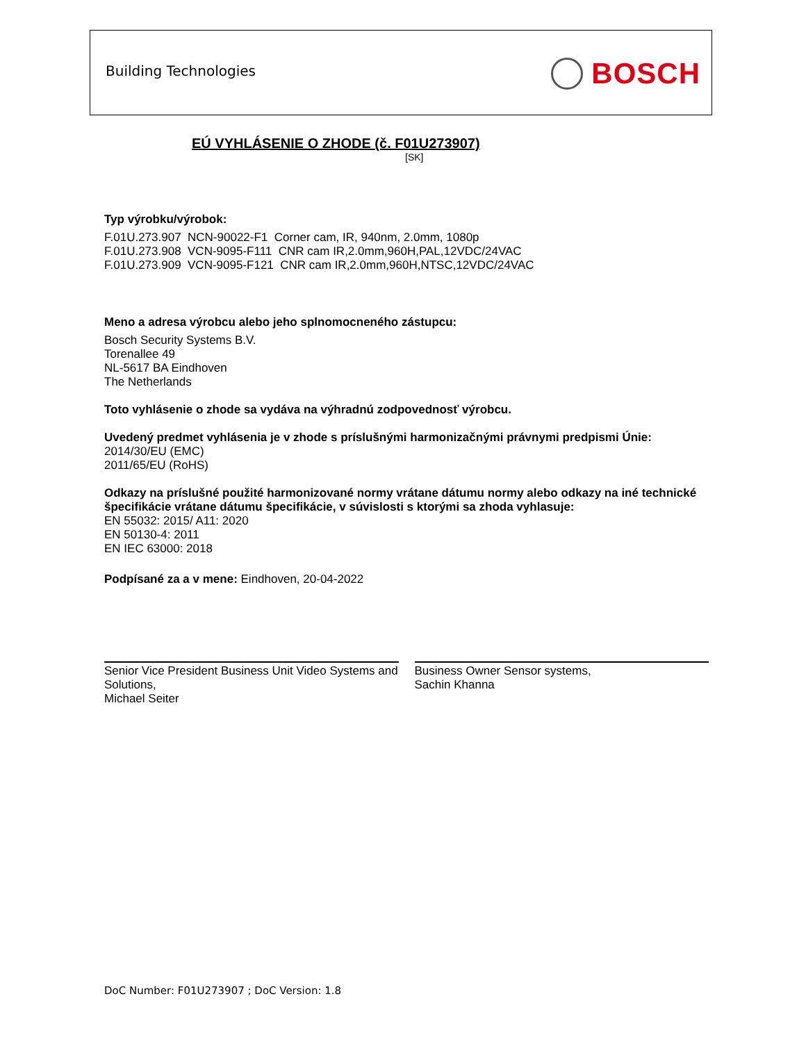Building Technologies BOSCH
EÚ VYHLÁSENIE O ZHODE (č. F01U273907)
[SK]
Typ výrobku/výrobok:
F.01U.273.907 NCN-90022-F1 Corner cam, IR, 940nm, 2.0mm, 1080p
F.01U.273.908 VCN-9095-F111 CNR cam IR,2.0mm,960H,PAL,12VDC/24VAC
F.01U.273.909 VCN-9095-F121 CNR cam IR,2.0mm,960H,NTSC,12VDC/24VAC
Meno a adresa výrobcu alebo jeho splnomocneného zástupcu:
Bosch Security Systems B.V.
Torenallee 49
NL-5617 BA Eindhoven
The Netherlands
Toto vyhlásenie o zhode sa vydáva na výhradnú zodpovednosť výrobcu.
Uvedený predmet vyhlásenia je v zhode s príslušnými harmonizačnými právnymi predpismi Únie:
2014/30/EU (EMC)
2011/65/EU (RoHS)
Odkazy na príslušné použité harmonizované normy vrátane dátumu normy alebo odkazy na iné technické špecifikácie vrátane dátumu špecifikácie, v súvislosti s ktorými sa zhoda vyhlasuje:
EN 55032: 2015/ A11: 2020
EN 50130-4: 2011
EN IEC 63000: 2018
Podpísané za a v mene: Eindhoven, 20-04-2022
Senior Vice President Business Unit Video Systems and Solutions,
Michael Seiter
Business Owner Sensor systems,
Sachin Khanna
DoC Number: F01U273907 ; DoC Version: 1.8